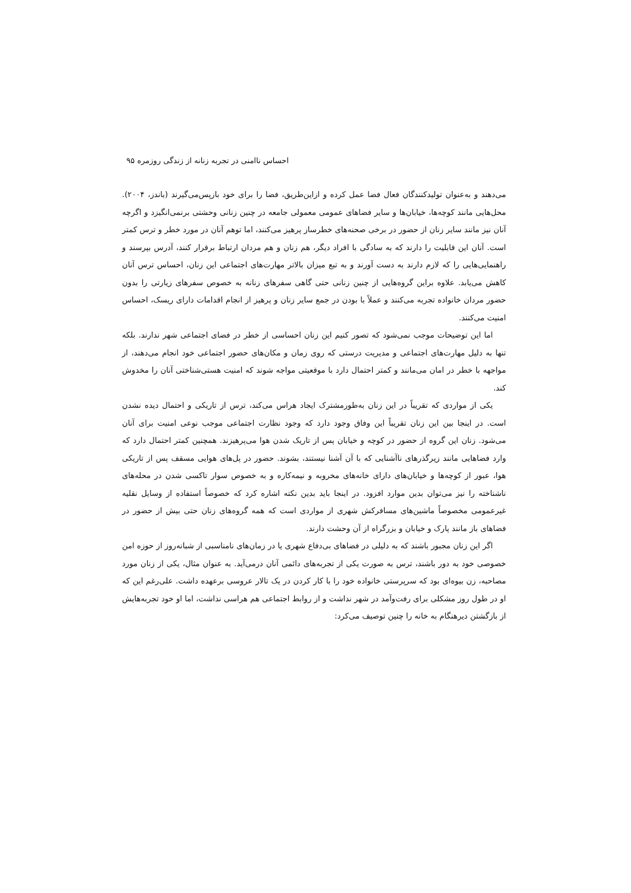احساس ناامنی در تجربه زنانه از زندگی روزمره ۹۵
می‌دهند و به‌عنوان تولیدکنندگان فعال فضا عمل کرده و ازاین‌طریق، فضا را برای خود بازپس‌می‌گیرند (باندز، ۲۰۰۴). محل‌هایی مانند کوچه‌ها، خیابان‌ها و سایر فضاهای عمومی معمولی جامعه در چنین زنانی وحشتی برنمی‌انگیزد و اگرچه آنان نیز مانند سایر زنان از حضور در برخی صحنه‌های خطرساز پرهیز می‌کنند، اما توهم آنان در مورد خطر و ترس کمتر است. آنان این قابلیت را دارند که به سادگی با افراد دیگر، هم زنان و هم مردان ارتباط برقرار کنند، آدرس بپرسند و راهنمایی‌هایی را که لازم دارند به دست آورند و به تبع میزان بالاتر مهارت‌های اجتماعی این زنان، احساس ترس آنان کاهش می‌یابد. علاوه براین گروه‌هایی از چنین زنانی حتی گاهی سفرهای زنانه به خصوص سفرهای زیارتی را بدون حضور مردان خانواده تجربه می‌کنند و عملاً با بودن در جمع سایر زنان و پرهیز از انجام اقدامات دارای ریسک، احساس امنیت می‌کنند.
اما این توضیحات موجب نمی‌شود که تصور کنیم این زنان احساسی از خطر در فضای اجتماعی شهر ندارند. بلکه تنها به دلیل مهارت‌های اجتماعی و مدیریت درستی که روی زمان و مکان‌های حضور اجتماعی خود انجام می‌دهند، از مواجهه با خطر در امان می‌مانند و کمتر احتمال دارد با موقعیتی مواجه شوند که امنیت هستی‌شناختی آنان را مخدوش کند.
یکی از مواردی که تقریباً در این زنان به‌طورمشترک ایجاد هراس می‌کند، ترس از تاریکی و احتمال دیده نشدن است. در اینجا بین این زنان تقریباً این وفاق وجود دارد که وجود نظارت اجتماعی موجب نوعی امنیت برای آنان می‌شود. زنان این گروه از حضور در کوچه و خیابان پس از تاریک شدن هوا می‌پرهیزند. همچنین کمتر احتمال دارد که وارد فضاهایی مانند زیرگذرهای ناآشنایی که با آن آشنا نیستند، بشوند. حضور در پل‌های هوایی مسقف پس از تاریکی هوا، عبور از کوچه‌ها و خیابان‌های دارای خانه‌های مخروبه و نیمه‌کاره و به خصوص سوار تاکسی شدن در محله‌های ناشناخته را نیز می‌توان بدین موارد افزود. در اینجا باید بدین نکته اشاره کرد که خصوصاً استفاده از وسایل نقلیه غیرعمومی مخصوصاً ماشین‌های مسافرکش شهری از مواردی است که همه گروه‌های زنان حتی بیش از حضور در فضاهای باز مانند پارک و خیابان و بزرگراه از آن وحشت دارند.
اگر این زنان مجبور باشند که به دلیلی در فضاهای بی‌دفاع شهری یا در زمان‌های نامناسبی از شبانه‌روز از حوزه امن خصوصی خود به دور باشند، ترس به صورت یکی از تجربه‌های دائمی آنان درمی‌آید. به عنوان مثال، یکی از زنان مورد مصاحبه، زن بیوه‌ای بود که سرپرستی خانواده خود را با کار کردن در یک تالار عروسی برعهده داشت. علی‌رغم این که او در طول روز مشکلی برای رفت‌وآمد در شهر نداشت و از روابط اجتماعی هم هراسی نداشت، اما او خود تجربه‌هایش از بازگشتن دیرهنگام به خانه را چنین توصیف می‌کرد: